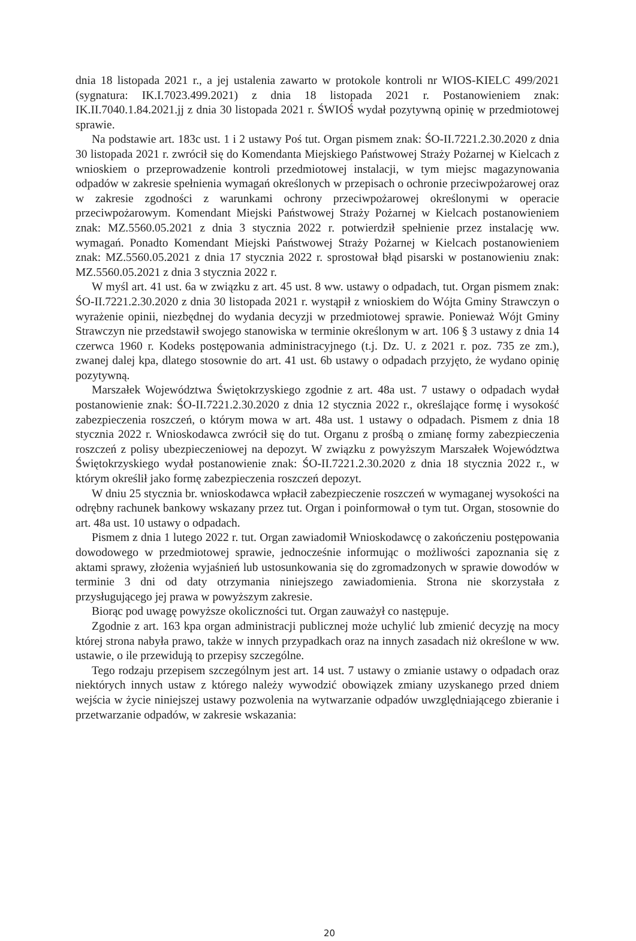dnia 18 listopada 2021 r., a jej ustalenia zawarto w protokole kontroli nr WIOS-KIELC 499/2021 (sygnatura: IK.I.7023.499.2021) z dnia 18 listopada 2021 r. Postanowieniem znak: IK.II.7040.1.84.2021.jj z dnia 30 listopada 2021 r. ŚWIOŚ wydał pozytywną opinię w przedmiotowej sprawie.
Na podstawie art. 183c ust. 1 i 2 ustawy Poś tut. Organ pismem znak: ŚO-II.7221.2.30.2020 z dnia 30 listopada 2021 r. zwrócił się do Komendanta Miejskiego Państwowej Straży Pożarnej w Kielcach z wnioskiem o przeprowadzenie kontroli przedmiotowej instalacji, w tym miejsc magazynowania odpadów w zakresie spełnienia wymagań określonych w przepisach o ochronie przeciwpożarowej oraz w zakresie zgodności z warunkami ochrony przeciwpożarowej określonymi w operacie przeciwpożarowym. Komendant Miejski Państwowej Straży Pożarnej w Kielcach postanowieniem znak: MZ.5560.05.2021 z dnia 3 stycznia 2022 r. potwierdził spełnienie przez instalację ww. wymagań. Ponadto Komendant Miejski Państwowej Straży Pożarnej w Kielcach postanowieniem znak: MZ.5560.05.2021 z dnia 17 stycznia 2022 r. sprostował błąd pisarski w postanowieniu znak: MZ.5560.05.2021 z dnia 3 stycznia 2022 r.
W myśl art. 41 ust. 6a w związku z art. 45 ust. 8 ww. ustawy o odpadach, tut. Organ pismem znak: ŚO-II.7221.2.30.2020 z dnia 30 listopada 2021 r. wystąpił z wnioskiem do Wójta Gminy Strawczyn o wyrażenie opinii, niezbędnej do wydania decyzji w przedmiotowej sprawie. Ponieważ Wójt Gminy Strawczyn nie przedstawił swojego stanowiska w terminie określonym w art. 106 § 3 ustawy z dnia 14 czerwca 1960 r. Kodeks postępowania administracyjnego (t.j. Dz. U. z 2021 r. poz. 735 ze zm.), zwanej dalej kpa, dlatego stosownie do art. 41 ust. 6b ustawy o odpadach przyjęto, że wydano opinię pozytywną.
Marszałek Województwa Świętokrzyskiego zgodnie z art. 48a ust. 7 ustawy o odpadach wydał postanowienie znak: ŚO-II.7221.2.30.2020 z dnia 12 stycznia 2022 r., określające formę i wysokość zabezpieczenia roszczeń, o którym mowa w art. 48a ust. 1 ustawy o odpadach. Pismem z dnia 18 stycznia 2022 r. Wnioskodawca zwrócił się do tut. Organu z prośbą o zmianę formy zabezpieczenia roszczeń z polisy ubezpieczeniowej na depozyt. W związku z powyższym Marszałek Województwa Świętokrzyskiego wydał postanowienie znak: ŚO-II.7221.2.30.2020 z dnia 18 stycznia 2022 r., w którym określił jako formę zabezpieczenia roszczeń depozyt.
W dniu 25 stycznia br. wnioskodawca wpłacił zabezpieczenie roszczeń w wymaganej wysokości na odrębny rachunek bankowy wskazany przez tut. Organ i poinformował o tym tut. Organ, stosownie do art. 48a ust. 10 ustawy o odpadach.
Pismem z dnia 1 lutego 2022 r. tut. Organ zawiadomił Wnioskodawcę o zakończeniu postępowania dowodowego w przedmiotowej sprawie, jednocześnie informując o możliwości zapoznania się z aktami sprawy, złożenia wyjaśnień lub ustosunkowania się do zgromadzonych w sprawie dowodów w terminie 3 dni od daty otrzymania niniejszego zawiadomienia. Strona nie skorzystała z przysługującego jej prawa w powyższym zakresie.
Biorąc pod uwagę powyższe okoliczności tut. Organ zauważył co następuje.
Zgodnie z art. 163 kpa organ administracji publicznej może uchylić lub zmienić decyzję na mocy której strona nabyła prawo, także w innych przypadkach oraz na innych zasadach niż określone w ww. ustawie, o ile przewidują to przepisy szczególne.
Tego rodzaju przepisem szczególnym jest art. 14 ust. 7 ustawy o zmianie ustawy o odpadach oraz niektórych innych ustaw z którego należy wywodzić obowiązek zmiany uzyskanego przed dniem wejścia w życie niniejszej ustawy pozwolenia na wytwarzanie odpadów uwzględniającego zbieranie i przetwarzanie odpadów, w zakresie wskazania:
20